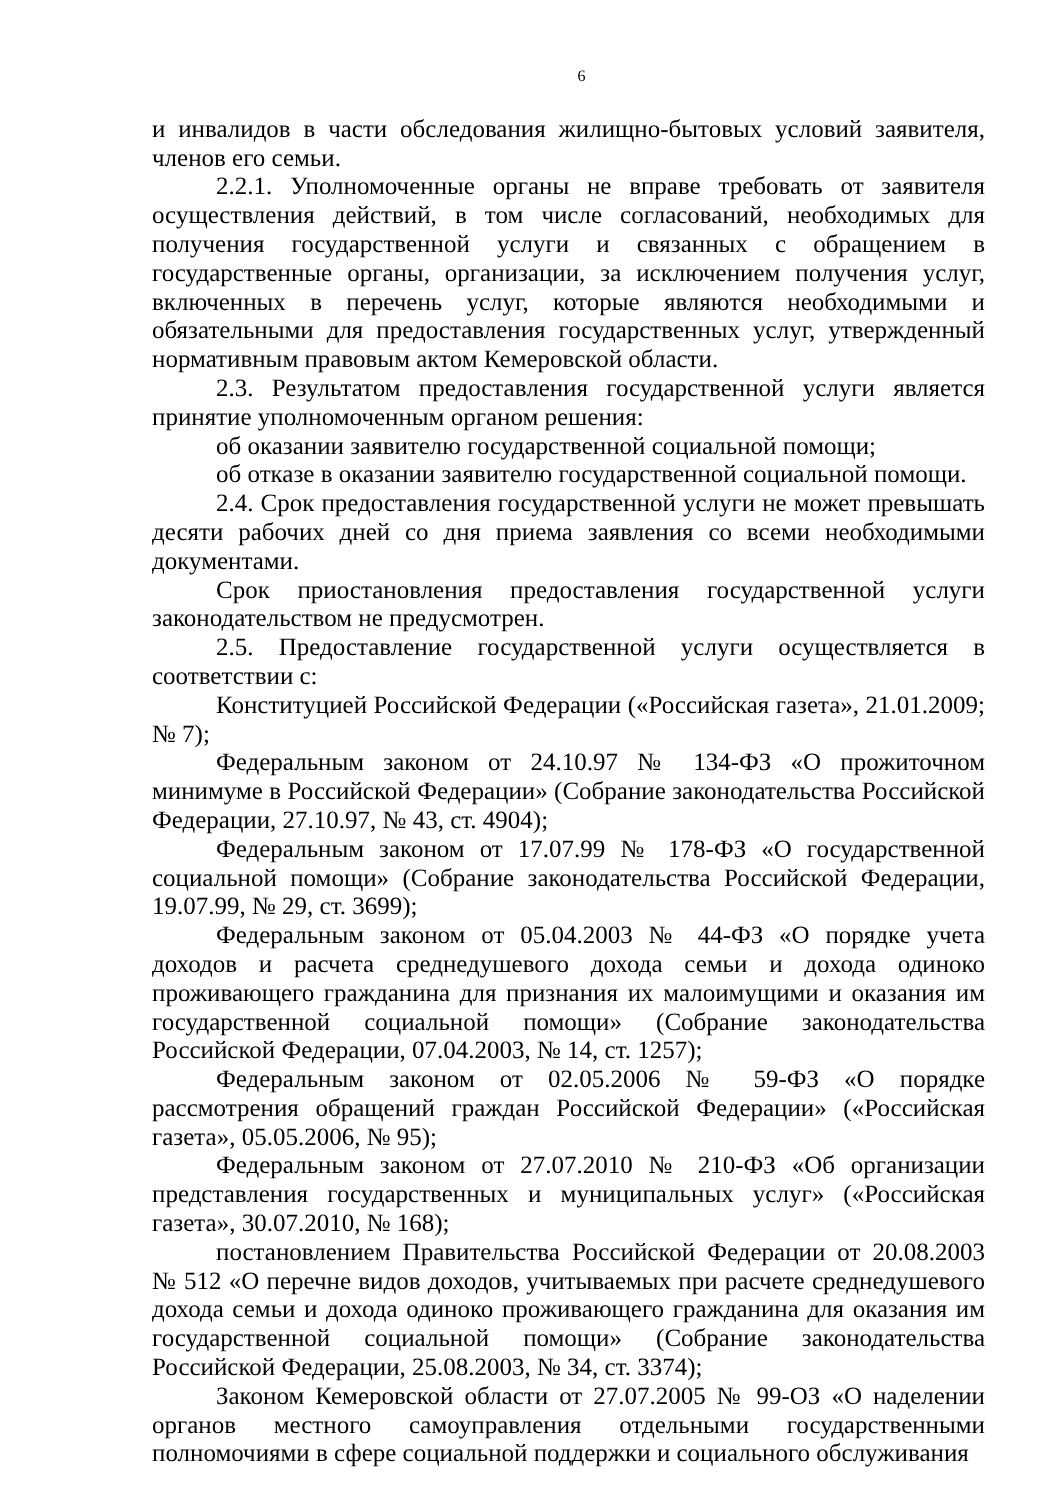6
и инвалидов в части обследования жилищно-бытовых условий заявителя, членов его семьи.
2.2.1. Уполномоченные органы не вправе требовать от заявителя осуществления действий, в том числе согласований, необходимых для получения государственной услуги и связанных с обращением в государственные органы, организации, за исключением получения услуг, включенных в перечень услуг, которые являются необходимыми и обязательными для предоставления государственных услуг, утвержденный нормативным правовым актом Кемеровской области.
2.3. Результатом предоставления государственной услуги является принятие уполномоченным органом решения:
об оказании заявителю государственной социальной помощи;
об отказе в оказании заявителю государственной социальной помощи.
2.4. Срок предоставления государственной услуги не может превышать десяти рабочих дней со дня приема заявления со всеми необходимыми документами.
Срок приостановления предоставления государственной услуги законодательством не предусмотрен.
2.5. Предоставление государственной услуги осуществляется в соответствии с:
Конституцией Российской Федерации («Российская газета», 21.01.2009; № 7);
Федеральным законом от 24.10.97 № 134-ФЗ «О прожиточном минимуме в Российской Федерации» (Собрание законодательства Российской Федерации, 27.10.97, № 43, ст. 4904);
Федеральным законом от 17.07.99 № 178-ФЗ «О государственной социальной помощи» (Собрание законодательства Российской Федерации, 19.07.99, № 29, ст. 3699);
Федеральным законом от 05.04.2003 № 44-ФЗ «О порядке учета доходов и расчета среднедушевого дохода семьи и дохода одиноко проживающего гражданина для признания их малоимущими и оказания им государственной социальной помощи» (Собрание законодательства Российской Федерации, 07.04.2003, № 14, ст. 1257);
Федеральным законом от 02.05.2006 № 59-ФЗ «О порядке рассмотрения обращений граждан Российской Федерации» («Российская газета», 05.05.2006, № 95);
Федеральным законом от 27.07.2010 № 210-ФЗ «Об организации представления государственных и муниципальных услуг» («Российская газета», 30.07.2010, № 168);
постановлением Правительства Российской Федерации от 20.08.2003 № 512 «О перечне видов доходов, учитываемых при расчете среднедушевого дохода семьи и дохода одиноко проживающего гражданина для оказания им государственной социальной помощи» (Собрание законодательства Российской Федерации, 25.08.2003, № 34, ст. 3374);
Законом Кемеровской области от 27.07.2005 № 99-ОЗ «О наделении органов местного самоуправления отдельными государственными полномочиями в сфере социальной поддержки и социального обслуживания